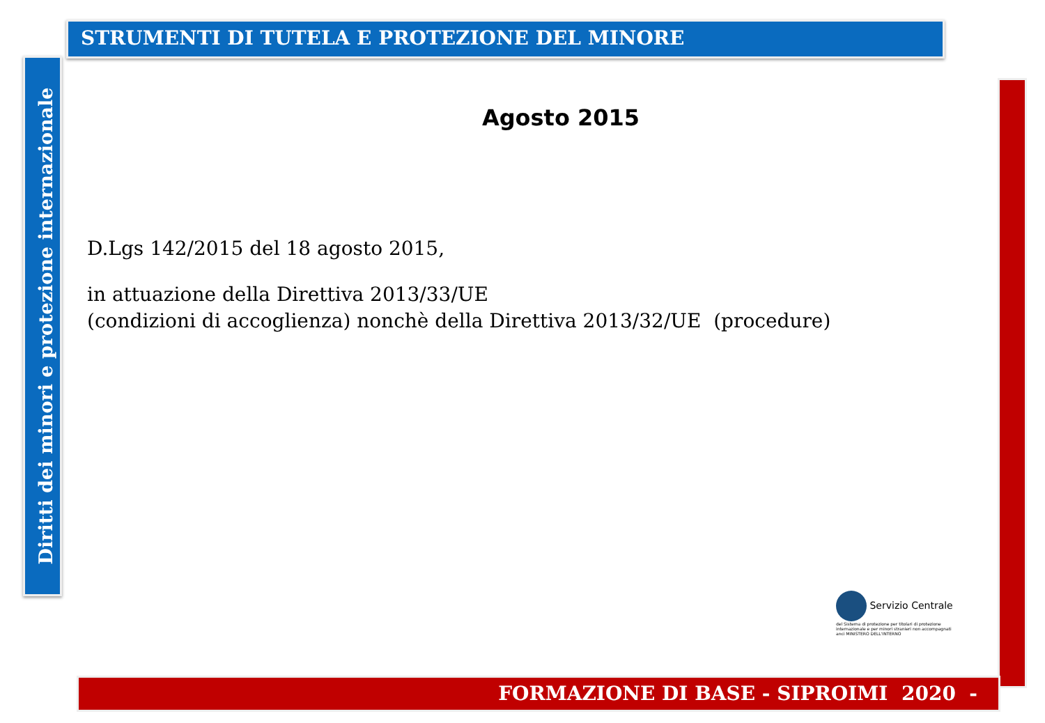STRUMENTI DI TUTELA E PROTEZIONE DEL MINORE
Diritti dei minori e protezione internazionale
Agosto 2015
D.Lgs 142/2015 del 18 agosto 2015,
in attuazione della Direttiva 2013/33/UE
(condizioni di accoglienza) nonchè della Direttiva 2013/32/UE (procedure)
Servizio Centrale
del Sistema di protezione per titolari di protezione internazionale e per minori stranieri non accompagnati
anci MINISTERO DELL'INTERNO
FORMAZIONE DI BASE - SIPROIMI 2020 -